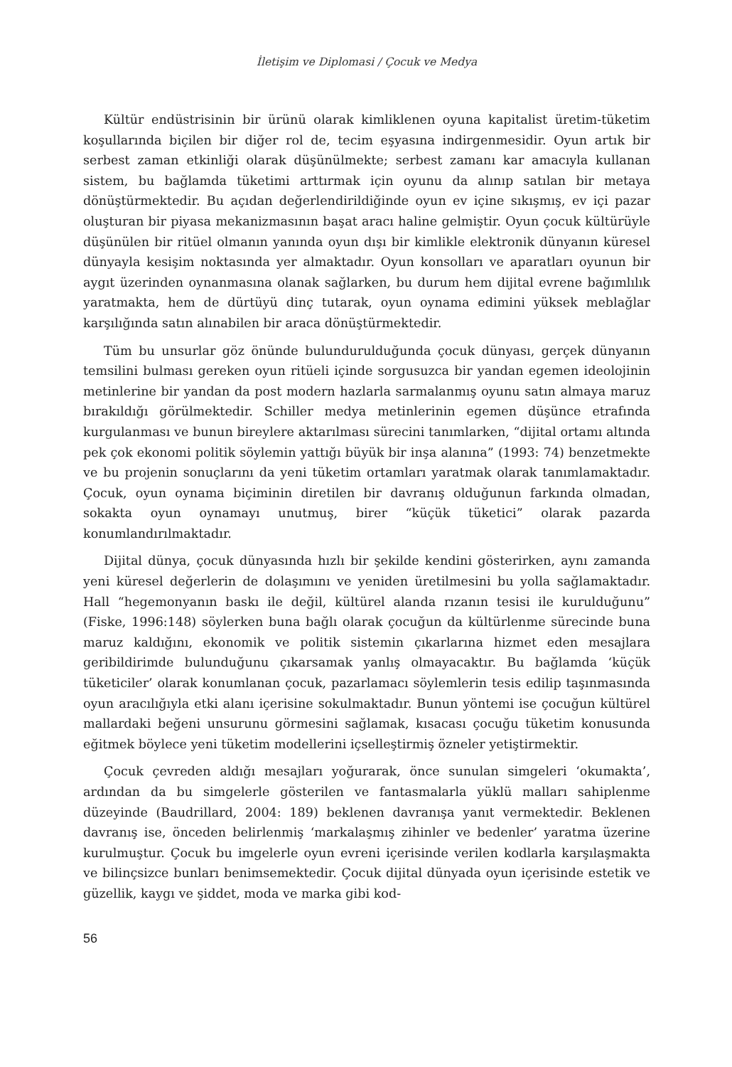İletişim ve Diplomasi / Çocuk ve Medya
Kültür endüstrisinin bir ürünü olarak kimliklenen oyuna kapitalist üretim-tüketim koşullarında biçilen bir diğer rol de, tecim eşyasına indirgenmesidir. Oyun artık bir serbest zaman etkinliği olarak düşünülmekte; serbest zamanı kar amacıyla kullanan sistem, bu bağlamda tüketimi arttırmak için oyunu da alınıp satılan bir metaya dönüştürmektedir. Bu açıdan değerlendirildiğinde oyun ev içine sıkışmış, ev içi pazar oluşturan bir piyasa mekanizmasının başat aracı haline gelmiştir. Oyun çocuk kültürüyle düşünülen bir ritüel olmanın yanında oyun dışı bir kimlikle elektronik dünyanın küresel dünyayla kesişim noktasında yer almaktadır. Oyun konsolları ve aparatları oyunun bir aygıt üzerinden oynanmasına olanak sağlarken, bu durum hem dijital evrene bağımlılık yaratmakta, hem de dürtüyü dinç tutarak, oyun oynama edimini yüksek meblağlar karşılığında satın alınabilen bir araca dönüştürmektedir.
Tüm bu unsurlar göz önünde bulundurulduğunda çocuk dünyası, gerçek dünyanın temsilini bulması gereken oyun ritüeli içinde sorgusuzca bir yandan egemen ideolojinin metinlerine bir yandan da post modern hazlarla sarmalanmış oyunu satın almaya maruz bırakıldığı görülmektedir. Schiller medya metinlerinin egemen düşünce etrafında kurgulanması ve bunun bireylere aktarılması sürecini tanımlarken, “dijital ortamı altında pek çok ekonomi politik söylemin yattığı büyük bir inşa alanına” (1993: 74) benzetmekte ve bu projenin sonuçlarını da yeni tüketim ortamları yaratmak olarak tanımlamaktadır. Çocuk, oyun oynama biçiminin diretilen bir davranış olduğunun farkında olmadan, sokakta oyun oynamayı unutmuş, birer “küçük tüketici” olarak pazarda konumlandırılmaktadır.
Dijital dünya, çocuk dünyasında hızlı bir şekilde kendini gösterirken, aynı zamanda yeni küresel değerlerin de dolaşımını ve yeniden üretilmesini bu yolla sağlamaktadır. Hall “hegemonyanın baskı ile değil, kültürel alanda rızanın tesisi ile kurulduğunu” (Fiske, 1996:148) söylerken buna bağlı olarak çocuğun da kültürlenme sürecinde buna maruz kaldığını, ekonomik ve politik sistemin çıkarlarına hizmet eden mesajlara geribildirimde bulunduğunu çıkarsamak yanlış olmayacaktır. Bu bağlamda ‘küçük tüketiciler’ olarak konumlanan çocuk, pazarlamacı söylemlerin tesis edilip taşınmasında oyun aracılığıyla etki alanı içerisine sokulmaktadır. Bunun yöntemi ise çocuğun kültürel mallardaki beğeni unsurunu görmesini sağlamak, kısacası çocuğu tüketim konusunda eğitmek böylece yeni tüketim modellerini içselleştirmiş özneler yetiştirmektir.
Çocuk çevreden aldığı mesajları yoğurarak, önce sunulan simgeleri ‘okumakta’, ardından da bu simgelerle gösterilen ve fantasmalarla yüklü malları sahiplenme düzeyinde (Baudrillard, 2004: 189) beklenen davranışa yanıt vermektedir. Beklenen davranış ise, önceden belirlenmiş ‘markalaşmış zihinler ve bedenler’ yaratma üzerine kurulmuştur. Çocuk bu imgelerle oyun evreni içerisinde verilen kodlarla karşılaşmakta ve bilinçsizce bunları benimsemektedir. Çocuk dijital dünyada oyun içerisinde estetik ve güzellik, kaygı ve şiddet, moda ve marka gibi kod-
56